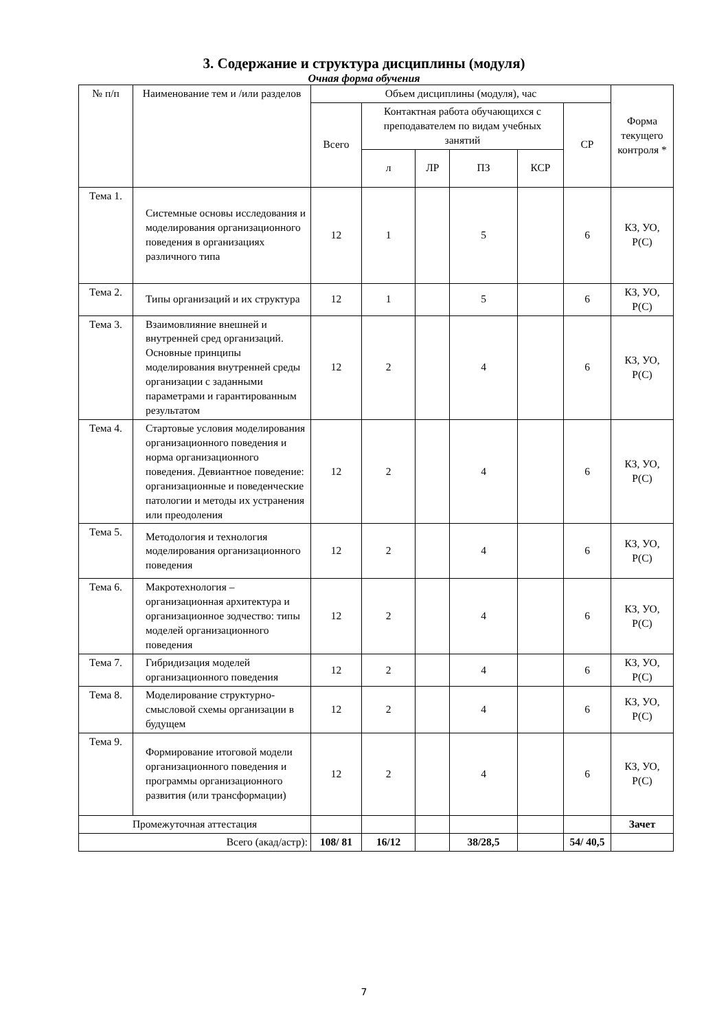3. Содержание и структура дисциплины (модуля)
Очная форма обучения
| № п/п | Наименование тем и /или разделов | Объем дисциплины (модуля), час | | | | | | Форма текущего контроля * |
| --- | --- | --- | --- | --- | --- | --- | --- | --- |
| | | Всего | Контактная работа обучающихся с преподавателем по видам учебных занятий | | | | СР | |
| | | | л | ЛР | ПЗ | КСР | | |
| Тема 1. | Системные основы исследования и моделирования организационного поведения в организациях различного типа | 12 | 1 | | 5 | | 6 | КЗ, УО, Р(С) |
| Тема 2. | Типы организаций и их структура | 12 | 1 | | 5 | | 6 | КЗ, УО, Р(С) |
| Тема 3. | Взаимовлияние внешней и внутренней сред организаций. Основные принципы моделирования внутренней среды организации с заданными параметрами и гарантированным результатом | 12 | 2 | | 4 | | 6 | КЗ, УО, Р(С) |
| Тема 4. | Стартовые условия моделирования организационного поведения и норма организационного поведения. Девиантное поведение: организационные и поведенческие патологии и методы их устранения или преодоления | 12 | 2 | | 4 | | 6 | КЗ, УО, Р(С) |
| Тема 5. | Методология и технология моделирования организационного поведения | 12 | 2 | | 4 | | 6 | КЗ, УО, Р(С) |
| Тема 6. | Макротехнология – организационная архитектура и организационное зодчество: типы моделей организационного поведения | 12 | 2 | | 4 | | 6 | КЗ, УО, Р(С) |
| Тема 7. | Гибридизация моделей организационного поведения | 12 | 2 | | 4 | | 6 | КЗ, УО, Р(С) |
| Тема 8. | Моделирование структурно-смысловой схемы организации в будущем | 12 | 2 | | 4 | | 6 | КЗ, УО, Р(С) |
| Тема 9. | Формирование итоговой модели организационного поведения и программы организационного развития (или трансформации) | 12 | 2 | | 4 | | 6 | КЗ, УО, Р(С) |
| Промежуточная аттестация | | | | | | | | Зачет |
| Всего (акад/астр): | | 108/ 81 | 16/12 | | 38/28,5 | | 54/ 40,5 | |
7